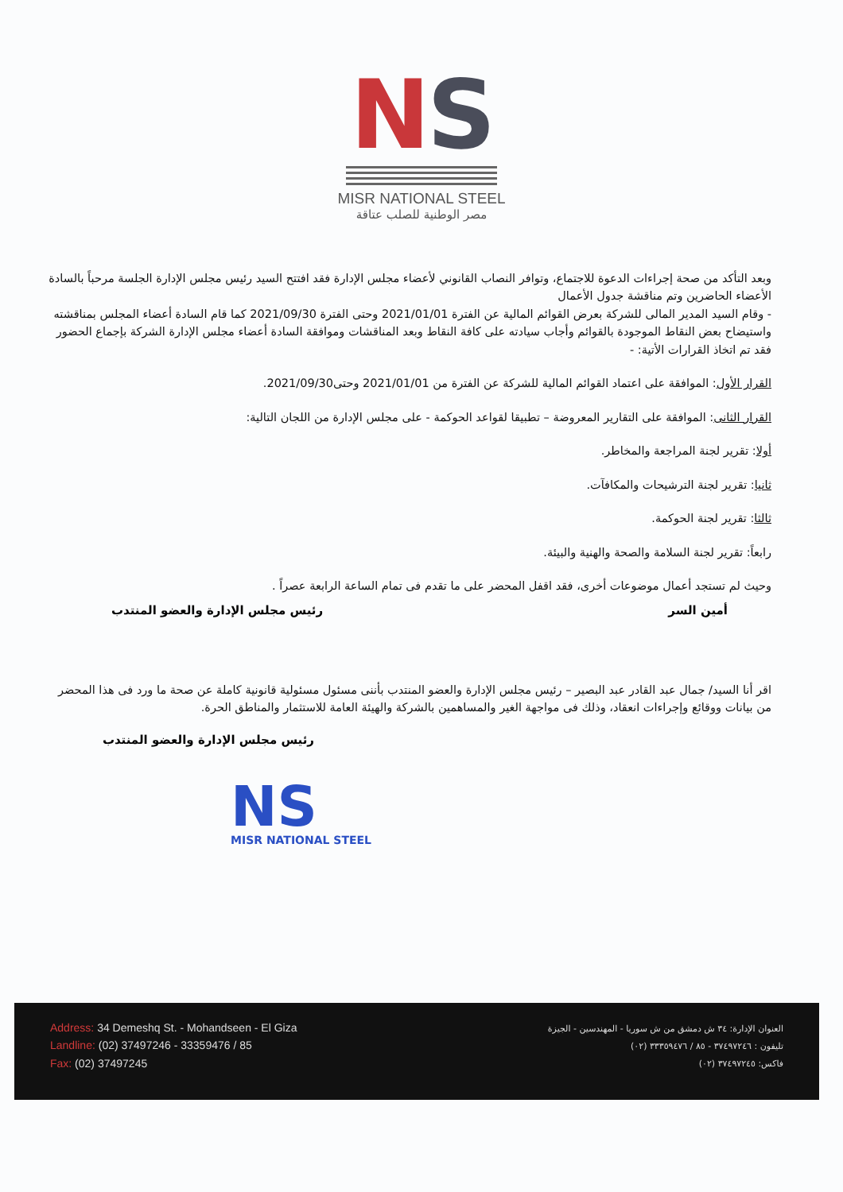NS
MISR NATIONAL STEEL
مصر الوطنية للصلب عتاقة
وبعد التأكد من صحة إجراءات الدعوة للاجتماع، وتوافر النصاب القانوني لأعضاء مجلس الإدارة فقد افتتح السيد رئيس مجلس الإدارة الجلسة مرحباً بالسادة الأعضاء الحاضرين وتم مناقشة جدول الأعمال
- وقام السيد المدير المالى للشركة بعرض القوائم المالية عن الفترة 2021/01/01 وحتى الفترة 2021/09/30 كما قام السادة أعضاء المجلس بمناقشته واستيضاح بعض النقاط الموجودة بالقوائم وأجاب سيادته على كافة النقاط وبعد المناقشات وموافقة السادة أعضاء مجلس الإدارة الشركة بإجماع الحضور فقد تم اتخاذ القرارات الأتية: -
القرار الأول: الموافقة على اعتماد القوائم المالية للشركة عن الفترة من 2021/01/01 وحتى2021/09/30.
القرار الثانى: الموافقة على التقارير المعروضة – تطبيقا لقواعد الحوكمة - على مجلس الإدارة من اللجان التالية:
أولا: تقرير لجنة المراجعة والمخاطر.
ثانيا: تقرير لجنة الترشيحات والمكافآت.
ثالثا: تقرير لجنة الحوكمة.
رابعاً: تقرير لجنة السلامة والصحة والهنية والبيئة.
وحيث لم تستجد أعمال موضوعات أخرى، فقد اقفل المحضر على ما تقدم فى تمام الساعة الرابعة عصراً .
أمين السر رئيس مجلس الإدارة والعضو المنتدب
اقر أنا السيد/ جمال عبد القادر عبد البصير – رئيس مجلس الإدارة والعضو المنتدب بأننى مسئول مسئولية قانونية كاملة عن صحة ما ورد فى هذا المحضر من بيانات ووقائع وإجراءات انعقاد، وذلك فى مواجهة الغير والمساهمين بالشركة والهيئة العامة للاستثمار والمناطق الحرة.
رئيس مجلس الإدارة والعضو المنتدب
NS
MISR NATIONAL STEEL
Address: 34 Demeshq St. - Mohandseen - El Giza
Landline: (02) 37497246 - 33359476 / 85
Fax: (02) 37497245
العنوان الإدارة: ٣٤ ش دمشق من ش سوريا - المهندسين - الجيزة
تليفون : ٣٧٤٩٧٢٤٦ - ٨٥ / ٣٣٣٥٩٤٧٦ (٠٢)
فاكس: ٣٧٤٩٧٢٤٥ (٠٢)